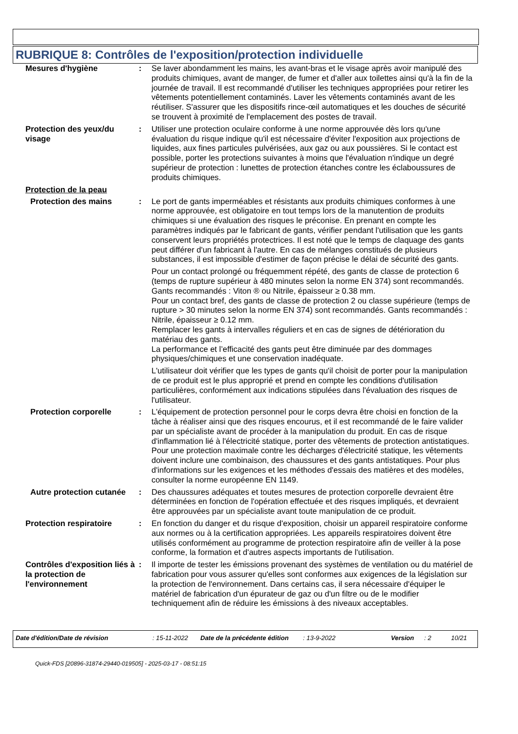RUBRIQUE 8: Contrôles de l'exposition/protection individuelle
Mesures d'hygiène : Se laver abondamment les mains, les avant-bras et le visage après avoir manipulé des produits chimiques, avant de manger, de fumer et d'aller aux toilettes ainsi qu'à la fin de la journée de travail. Il est recommandé d'utiliser les techniques appropriées pour retirer les vêtements potentiellement contaminés. Laver les vêtements contaminés avant de les réutiliser. S'assurer que les dispositifs rince-œil automatiques et les douches de sécurité se trouvent à proximité de l'emplacement des postes de travail.
Protection des yeux/du visage
: Utiliser une protection oculaire conforme à une norme approuvée dès lors qu'une évaluation du risque indique qu'il est nécessaire d'éviter l'exposition aux projections de liquides, aux fines particules pulvérisées, aux gaz ou aux poussières. Si le contact est possible, porter les protections suivantes à moins que l'évaluation n'indique un degré supérieur de protection : lunettes de protection étanches contre les éclaboussures de produits chimiques.
Protection de la peau
Protection des mains : Le port de gants imperméables et résistants aux produits chimiques conformes à une norme approuvée, est obligatoire en tout temps lors de la manutention de produits chimiques si une évaluation des risques le préconise. En prenant en compte les paramètres indiqués par le fabricant de gants, vérifier pendant l'utilisation que les gants conservent leurs propriétés protectrices. Il est noté que le temps de claquage des gants peut différer d'un fabricant à l'autre. En cas de mélanges constitués de plusieurs substances, il est impossible d'estimer de façon précise le délai de sécurité des gants.
Pour un contact prolongé ou fréquemment répété, des gants de classe de protection 6 (temps de rupture supérieur à 480 minutes selon la norme EN 374) sont recommandés. Gants recommandés : Viton ® ou Nitrile, épaisseur ≥ 0.38 mm.
Pour un contact bref, des gants de classe de protection 2 ou classe supérieure (temps de rupture > 30 minutes selon la norme EN 374) sont recommandés. Gants recommandés : Nitrile, épaisseur ≥ 0.12 mm.
Remplacer les gants à intervalles réguliers et en cas de signes de détérioration du matériau des gants.
La performance et l’efficacité des gants peut être diminuée par des dommages physiques/chimiques et une conservation inadéquate.
L'utilisateur doit vérifier que les types de gants qu'il choisit de porter pour la manipulation de ce produit est le plus approprié et prend en compte les conditions d'utilisation particulières, conformément aux indications stipulées dans l'évaluation des risques de l'utilisateur.
Protection corporelle : L'équipement de protection personnel pour le corps devra être choisi en fonction de la tâche à réaliser ainsi que des risques encourus, et il est recommandé de le faire valider par un spécialiste avant de procéder à la manipulation du produit. En cas de risque d'inflammation lié à l'électricité statique, porter des vêtements de protection antistatiques. Pour une protection maximale contre les décharges d'électricité statique, les vêtements doivent inclure une combinaison, des chaussures et des gants antistatiques. Pour plus d'informations sur les exigences et les méthodes d'essais des matières et des modèles, consulter la norme européenne EN 1149.
Autre protection cutanée
: Des chaussures adéquates et toutes mesures de protection corporelle devraient être déterminées en fonction de l'opération effectuée et des risques impliqués, et devraient être approuvées par un spécialiste avant toute manipulation de ce produit.
Protection respiratoire : En fonction du danger et du risque d'exposition, choisir un appareil respiratoire conforme aux normes ou à la certification appropriées. Les appareils respiratoires doivent être utilisés conformément au programme de protection respiratoire afin de veiller à la pose conforme, la formation et d'autres aspects importants de l'utilisation.
Contrôles d'exposition liés à la protection de l'environnement
: Il importe de tester les émissions provenant des systèmes de ventilation ou du matériel de fabrication pour vous assurer qu'elles sont conformes aux exigences de la législation sur la protection de l'environnement. Dans certains cas, il sera nécessaire d'équiper le matériel de fabrication d'un épurateur de gaz ou d'un filtre ou de le modifier techniquement afin de réduire les émissions à des niveaux acceptables.
Date d'édition/Date de révision : 15-11-2022 Date de la précédente édition : 13-9-2022 Version : 2 10/21
Quick-FDS [20896-31874-29440-019505] - 2025-03-17 - 08:51:15